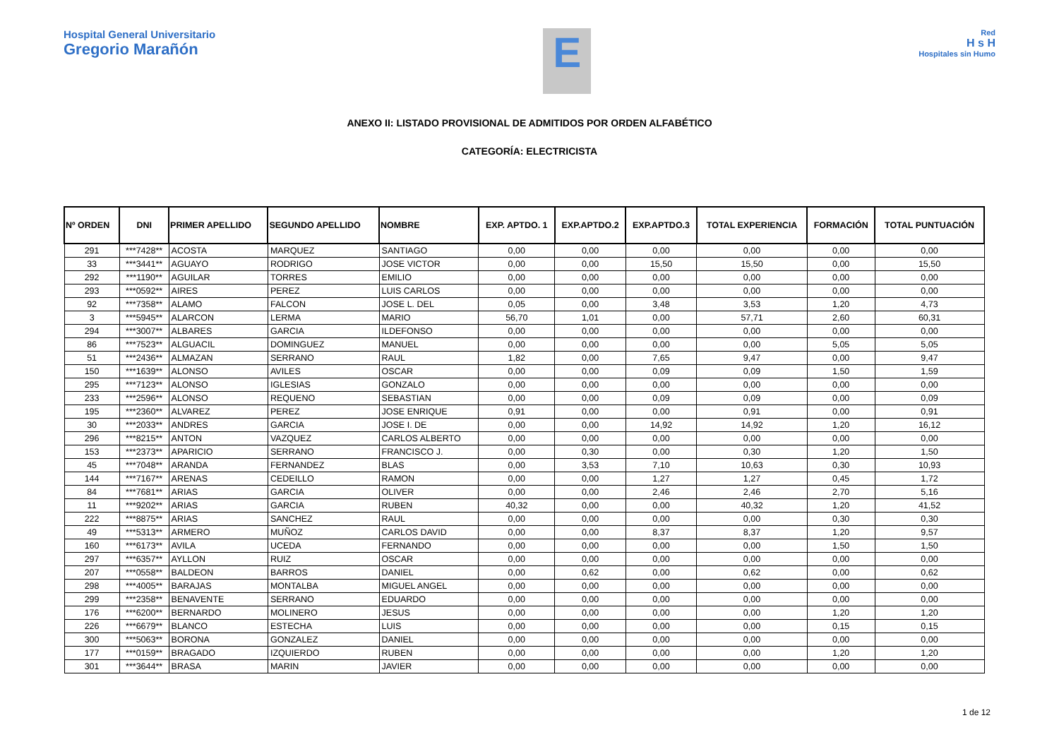Hospital General Universitario
Gregorio Marañón
E
Red
H s H
Hospitales sin Humo
ANEXO II: LISTADO PROVISIONAL DE ADMITIDOS POR ORDEN ALFABÉTICO
CATEGORÍA: ELECTRICISTA
| Nº ORDEN | DNI | PRIMER APELLIDO | SEGUNDO APELLIDO | NOMBRE | EXP. APTDO. 1 | EXP.APTDO.2 | EXP.APTDO.3 | TOTAL EXPERIENCIA | FORMACIÓN | TOTAL PUNTUACIÓN |
| --- | --- | --- | --- | --- | --- | --- | --- | --- | --- | --- |
| 291 | ***7428** | ACOSTA | MARQUEZ | SANTIAGO | 0,00 | 0,00 | 0,00 | 0,00 | 0,00 | 0,00 |
| 33 | ***3441** | AGUAYO | RODRIGO | JOSE VICTOR | 0,00 | 0,00 | 15,50 | 15,50 | 0,00 | 15,50 |
| 292 | ***1190** | AGUILAR | TORRES | EMILIO | 0,00 | 0,00 | 0,00 | 0,00 | 0,00 | 0,00 |
| 293 | ***0592** | AIRES | PEREZ | LUIS CARLOS | 0,00 | 0,00 | 0,00 | 0,00 | 0,00 | 0,00 |
| 92 | ***7358** | ALAMO | FALCON | JOSE L. DEL | 0,05 | 0,00 | 3,48 | 3,53 | 1,20 | 4,73 |
| 3 | ***5945** | ALARCON | LERMA | MARIO | 56,70 | 1,01 | 0,00 | 57,71 | 2,60 | 60,31 |
| 294 | ***3007** | ALBARES | GARCIA | ILDEFONSO | 0,00 | 0,00 | 0,00 | 0,00 | 0,00 | 0,00 |
| 86 | ***7523** | ALGUACIL | DOMINGUEZ | MANUEL | 0,00 | 0,00 | 0,00 | 0,00 | 5,05 | 5,05 |
| 51 | ***2436** | ALMAZAN | SERRANO | RAUL | 1,82 | 0,00 | 7,65 | 9,47 | 0,00 | 9,47 |
| 150 | ***1639** | ALONSO | AVILES | OSCAR | 0,00 | 0,00 | 0,09 | 0,09 | 1,50 | 1,59 |
| 295 | ***7123** | ALONSO | IGLESIAS | GONZALO | 0,00 | 0,00 | 0,00 | 0,00 | 0,00 | 0,00 |
| 233 | ***2596** | ALONSO | REQUENO | SEBASTIAN | 0,00 | 0,00 | 0,09 | 0,09 | 0,00 | 0,09 |
| 195 | ***2360** | ALVAREZ | PEREZ | JOSE ENRIQUE | 0,91 | 0,00 | 0,00 | 0,91 | 0,00 | 0,91 |
| 30 | ***2033** | ANDRES | GARCIA | JOSE I. DE | 0,00 | 0,00 | 14,92 | 14,92 | 1,20 | 16,12 |
| 296 | ***8215** | ANTON | VAZQUEZ | CARLOS ALBERTO | 0,00 | 0,00 | 0,00 | 0,00 | 0,00 | 0,00 |
| 153 | ***2373** | APARICIO | SERRANO | FRANCISCO J. | 0,00 | 0,30 | 0,00 | 0,30 | 1,20 | 1,50 |
| 45 | ***7048** | ARANDA | FERNANDEZ | BLAS | 0,00 | 3,53 | 7,10 | 10,63 | 0,30 | 10,93 |
| 144 | ***7167** | ARENAS | CEDEILLO | RAMON | 0,00 | 0,00 | 1,27 | 1,27 | 0,45 | 1,72 |
| 84 | ***7681** | ARIAS | GARCIA | OLIVER | 0,00 | 0,00 | 2,46 | 2,46 | 2,70 | 5,16 |
| 11 | ***9202** | ARIAS | GARCIA | RUBEN | 40,32 | 0,00 | 0,00 | 40,32 | 1,20 | 41,52 |
| 222 | ***8875** | ARIAS | SANCHEZ | RAUL | 0,00 | 0,00 | 0,00 | 0,00 | 0,30 | 0,30 |
| 49 | ***5313** | ARMERO | MUÑOZ | CARLOS DAVID | 0,00 | 0,00 | 8,37 | 8,37 | 1,20 | 9,57 |
| 160 | ***6173** | AVILA | UCEDA | FERNANDO | 0,00 | 0,00 | 0,00 | 0,00 | 1,50 | 1,50 |
| 297 | ***6357** | AYLLON | RUIZ | OSCAR | 0,00 | 0,00 | 0,00 | 0,00 | 0,00 | 0,00 |
| 207 | ***0558** | BALDEON | BARROS | DANIEL | 0,00 | 0,62 | 0,00 | 0,62 | 0,00 | 0,62 |
| 298 | ***4005** | BARAJAS | MONTALBA | MIGUEL ANGEL | 0,00 | 0,00 | 0,00 | 0,00 | 0,00 | 0,00 |
| 299 | ***2358** | BENAVENTE | SERRANO | EDUARDO | 0,00 | 0,00 | 0,00 | 0,00 | 0,00 | 0,00 |
| 176 | ***6200** | BERNARDO | MOLINERO | JESUS | 0,00 | 0,00 | 0,00 | 0,00 | 1,20 | 1,20 |
| 226 | ***6679** | BLANCO | ESTECHA | LUIS | 0,00 | 0,00 | 0,00 | 0,00 | 0,15 | 0,15 |
| 300 | ***5063** | BORONA | GONZALEZ | DANIEL | 0,00 | 0,00 | 0,00 | 0,00 | 0,00 | 0,00 |
| 177 | ***0159** | BRAGADO | IZQUIERDO | RUBEN | 0,00 | 0,00 | 0,00 | 0,00 | 1,20 | 1,20 |
| 301 | ***3644** | BRASA | MARIN | JAVIER | 0,00 | 0,00 | 0,00 | 0,00 | 0,00 | 0,00 |
1 de 12